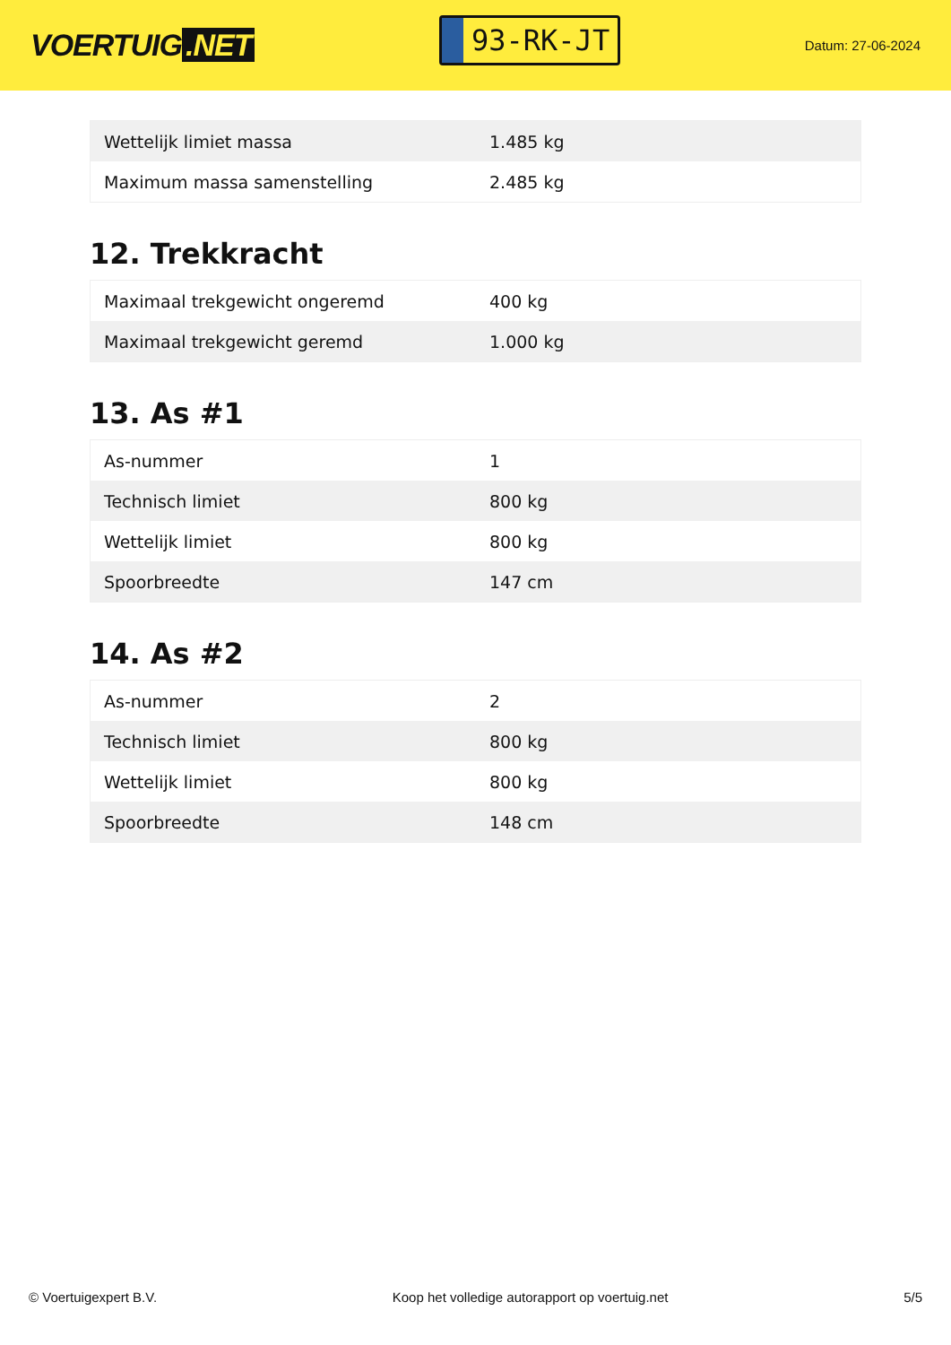VOERTUIG.NET
93-RK-JT
Datum: 27-06-2024
| Wettelijk limiet massa | 1.485 kg |
| Maximum massa samenstelling | 2.485 kg |
12. Trekkracht
| Maximaal trekgewicht ongeremd | 400 kg |
| Maximaal trekgewicht geremd | 1.000 kg |
13. As #1
| As-nummer | 1 |
| Technisch limiet | 800 kg |
| Wettelijk limiet | 800 kg |
| Spoorbreedte | 147 cm |
14. As #2
| As-nummer | 2 |
| Technisch limiet | 800 kg |
| Wettelijk limiet | 800 kg |
| Spoorbreedte | 148 cm |
© Voertuigexpert B.V. Koop het volledige autorapport op voertuig.net 5/5